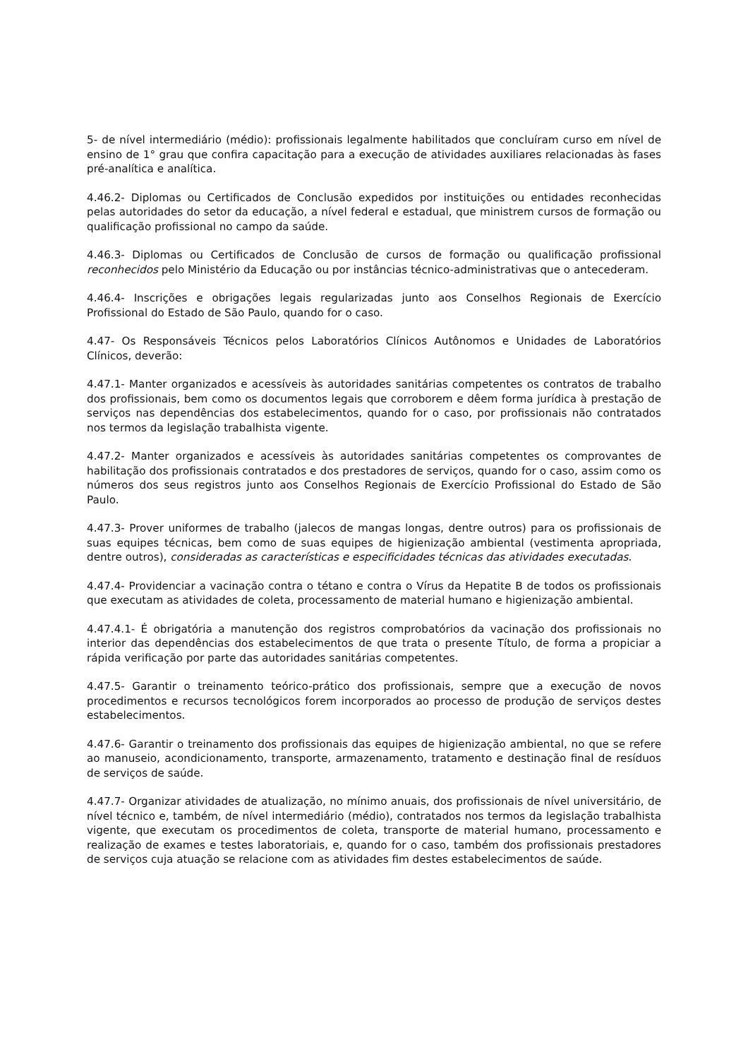5- de nível intermediário (médio): profissionais legalmente habilitados que concluíram curso em nível de ensino de 1° grau que confira capacitação para a execução de atividades auxiliares relacionadas às fases pré-analítica e analítica.
4.46.2- Diplomas ou Certificados de Conclusão expedidos por instituições ou entidades reconhecidas pelas autoridades do setor da educação, a nível federal e estadual, que ministrem cursos de formação ou qualificação profissional no campo da saúde.
4.46.3- Diplomas ou Certificados de Conclusão de cursos de formação ou qualificação profissional reconhecidos pelo Ministério da Educação ou por instâncias técnico-administrativas que o antecederam.
4.46.4- Inscrições e obrigações legais regularizadas junto aos Conselhos Regionais de Exercício Profissional do Estado de São Paulo, quando for o caso.
4.47- Os Responsáveis Técnicos pelos Laboratórios Clínicos Autônomos e Unidades de Laboratórios Clínicos, deverão:
4.47.1- Manter organizados e acessíveis às autoridades sanitárias competentes os contratos de trabalho dos profissionais, bem como os documentos legais que corroborem e dêem forma jurídica à prestação de serviços nas dependências dos estabelecimentos, quando for o caso, por profissionais não contratados nos termos da legislação trabalhista vigente.
4.47.2- Manter organizados e acessíveis às autoridades sanitárias competentes os comprovantes de habilitação dos profissionais contratados e dos prestadores de serviços, quando for o caso, assim como os números dos seus registros junto aos Conselhos Regionais de Exercício Profissional do Estado de São Paulo.
4.47.3- Prover uniformes de trabalho (jalecos de mangas longas, dentre outros) para os profissionais de suas equipes técnicas, bem como de suas equipes de higienização ambiental (vestimenta apropriada, dentre outros), consideradas as características e especificidades técnicas das atividades executadas.
4.47.4- Providenciar a vacinação contra o tétano e contra o Vírus da Hepatite B de todos os profissionais que executam as atividades de coleta, processamento de material humano e higienização ambiental.
4.47.4.1- É obrigatória a manutenção dos registros comprobatórios da vacinação dos profissionais no interior das dependências dos estabelecimentos de que trata o presente Título, de forma a propiciar a rápida verificação por parte das autoridades sanitárias competentes.
4.47.5- Garantir o treinamento teórico-prático dos profissionais, sempre que a execução de novos procedimentos e recursos tecnológicos forem incorporados ao processo de produção de serviços destes estabelecimentos.
4.47.6- Garantir o treinamento dos profissionais das equipes de higienização ambiental, no que se refere ao manuseio, acondicionamento, transporte, armazenamento, tratamento e destinação final de resíduos de serviços de saúde.
4.47.7- Organizar atividades de atualização, no mínimo anuais, dos profissionais de nível universitário, de nível técnico e, também, de nível intermediário (médio), contratados nos termos da legislação trabalhista vigente, que executam os procedimentos de coleta, transporte de material humano, processamento e realização de exames e testes laboratoriais, e, quando for o caso, também dos profissionais prestadores de serviços cuja atuação se relacione com as atividades fim destes estabelecimentos de saúde.